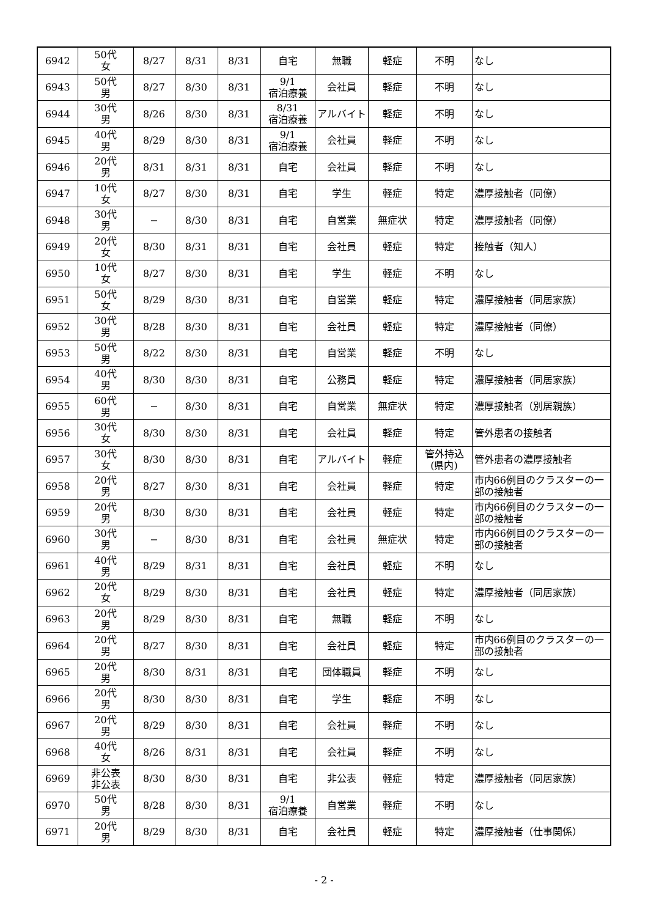| 6942 | 50代 女 | 8/27 | 8/31 | 8/31 | 自宅 | 無職 | 軽症 | 不明 | なし |
| 6943 | 50代 男 | 8/27 | 8/30 | 8/31 | 9/1 宿泊療養 | 会社員 | 軽症 | 不明 | なし |
| 6944 | 30代 男 | 8/26 | 8/30 | 8/31 | 8/31 宿泊療養 | アルバイト | 軽症 | 不明 | なし |
| 6945 | 40代 男 | 8/29 | 8/30 | 8/31 | 9/1 宿泊療養 | 会社員 | 軽症 | 不明 | なし |
| 6946 | 20代 男 | 8/31 | 8/31 | 8/31 | 自宅 | 会社員 | 軽症 | 不明 | なし |
| 6947 | 10代 女 | 8/27 | 8/30 | 8/31 | 自宅 | 学生 | 軽症 | 特定 | 濃厚接触者（同僚） |
| 6948 | 30代 男 | − | 8/30 | 8/31 | 自宅 | 自営業 | 無症状 | 特定 | 濃厚接触者（同僚） |
| 6949 | 20代 女 | 8/30 | 8/31 | 8/31 | 自宅 | 会社員 | 軽症 | 特定 | 接触者（知人） |
| 6950 | 10代 女 | 8/27 | 8/30 | 8/31 | 自宅 | 学生 | 軽症 | 不明 | なし |
| 6951 | 50代 女 | 8/29 | 8/30 | 8/31 | 自宅 | 自営業 | 軽症 | 特定 | 濃厚接触者（同居家族） |
| 6952 | 30代 男 | 8/28 | 8/30 | 8/31 | 自宅 | 会社員 | 軽症 | 特定 | 濃厚接触者（同僚） |
| 6953 | 50代 男 | 8/22 | 8/30 | 8/31 | 自宅 | 自営業 | 軽症 | 不明 | なし |
| 6954 | 40代 男 | 8/30 | 8/30 | 8/31 | 自宅 | 公務員 | 軽症 | 特定 | 濃厚接触者（同居家族） |
| 6955 | 60代 男 | − | 8/30 | 8/31 | 自宅 | 自営業 | 無症状 | 特定 | 濃厚接触者（別居親族） |
| 6956 | 30代 女 | 8/30 | 8/30 | 8/31 | 自宅 | 会社員 | 軽症 | 特定 | 管外患者の接触者 |
| 6957 | 30代 女 | 8/30 | 8/30 | 8/31 | 自宅 | アルバイト | 軽症 | 管外持込 (県内) | 管外患者の濃厚接触者 |
| 6958 | 20代 男 | 8/27 | 8/30 | 8/31 | 自宅 | 会社員 | 軽症 | 特定 | 市内66例目のクラスターの一部の接触者 |
| 6959 | 20代 男 | 8/30 | 8/30 | 8/31 | 自宅 | 会社員 | 軽症 | 特定 | 市内66例目のクラスターの一部の接触者 |
| 6960 | 30代 男 | − | 8/30 | 8/31 | 自宅 | 会社員 | 無症状 | 特定 | 市内66例目のクラスターの一部の接触者 |
| 6961 | 40代 男 | 8/29 | 8/31 | 8/31 | 自宅 | 会社員 | 軽症 | 不明 | なし |
| 6962 | 20代 女 | 8/29 | 8/30 | 8/31 | 自宅 | 会社員 | 軽症 | 特定 | 濃厚接触者（同居家族） |
| 6963 | 20代 男 | 8/29 | 8/30 | 8/31 | 自宅 | 無職 | 軽症 | 不明 | なし |
| 6964 | 20代 男 | 8/27 | 8/30 | 8/31 | 自宅 | 会社員 | 軽症 | 特定 | 市内66例目のクラスターの一部の接触者 |
| 6965 | 20代 男 | 8/30 | 8/31 | 8/31 | 自宅 | 団体職員 | 軽症 | 不明 | なし |
| 6966 | 20代 男 | 8/30 | 8/30 | 8/31 | 自宅 | 学生 | 軽症 | 不明 | なし |
| 6967 | 20代 男 | 8/29 | 8/30 | 8/31 | 自宅 | 会社員 | 軽症 | 不明 | なし |
| 6968 | 40代 女 | 8/26 | 8/31 | 8/31 | 自宅 | 会社員 | 軽症 | 不明 | なし |
| 6969 | 非公表 非公表 | 8/30 | 8/30 | 8/31 | 自宅 | 非公表 | 軽症 | 特定 | 濃厚接触者（同居家族） |
| 6970 | 50代 男 | 8/28 | 8/30 | 8/31 | 9/1 宿泊療養 | 自営業 | 軽症 | 不明 | なし |
| 6971 | 20代 男 | 8/29 | 8/30 | 8/31 | 自宅 | 会社員 | 軽症 | 特定 | 濃厚接触者（仕事関係） |
- 2 -